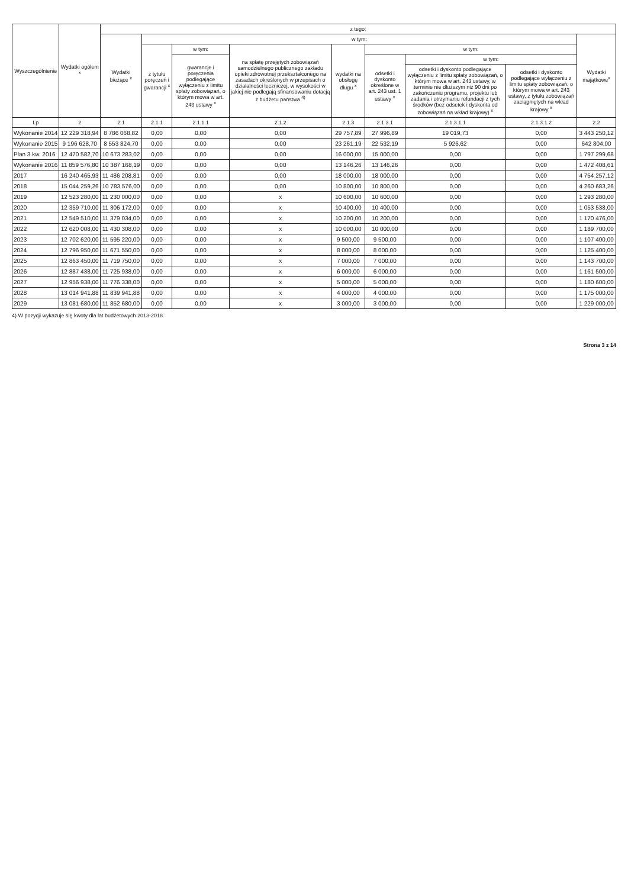| Wyszczególnienie | Wydatki ogółem <sup>x</sup> | z tego: | | | | | | | | |
| --- | --- | --- | --- | --- | --- | --- | --- | --- | --- | --- |
| | | Wydatki bieżące <sup>x</sup> | w tym: | | | | | | | Wydatki majątkowe<sup>x</sup> |
| | | | z tytułu poręczeń i gwarancji <sup>x</sup> | w tym: | na spłatę przejętych zobowiązań samodzielnego publicznego zakładu opieki zdrowotnej przekształconego na zasadach określonych w przepisach o działalności leczniczej, w wysokości w jakiej nie podlegają sfinansowaniu dotacją z budżetu państwa <sup>4)</sup> | wydatki na obsługę długu <sup>x</sup> | w tym: | | | |
| | | | | gwarancje i poręczenia podlegające wyłączeniu z limitu spłaty zobowiązań, o którym mowa w art. 243 ustawy <sup>x</sup> | | | odsetki i dyskonto określone w art. 243 ust. 1 ustawy <sup>x</sup> | w tym: | | |
| | | | | | | | | odsetki i dyskonto podlegające wyłączeniu z limitu spłaty zobowiązań, o którym mowa w art. 243 ustawy, w terminie nie dłuższym niż 90 dni po zakończeniu programu, projektu lub zadania i otrzymaniu refundacji z tych środków (bez odsetek i dyskonta od zobowiązań na wkład krajowy) <sup>x</sup> | odsetki i dyskonto podlegające wyłączeniu z limitu spłaty zobowiązań, o którym mowa w art. 243 ustawy, z tytułu zobowiązań zaciągniętych na wkład krajowy <sup>x</sup> | |
| Lp | 2 | 2.1 | 2.1.1 | 2.1.1.1 | 2.1.2 | 2.1.3 | 2.1.3.1 | 2.1.3.1.1 | 2.1.3.1.2 | 2.2 |
| Wykonanie 2014 | 12 229 318,94 | 8 786 068,82 | 0,00 | 0,00 | 0,00 | 29 757,89 | 27 996,89 | 19 019,73 | 0,00 | 3 443 250,12 |
| Wykonanie 2015 | 9 196 628,70 | 8 553 824,70 | 0,00 | 0,00 | 0,00 | 23 261,19 | 22 532,19 | 5 926,62 | 0,00 | 642 804,00 |
| Plan 3 kw. 2016 | 12 470 582,70 | 10 673 283,02 | 0,00 | 0,00 | 0,00 | 16 000,00 | 15 000,00 | 0,00 | 0,00 | 1 797 299,68 |
| Wykonanie 2016 | 11 859 576,80 | 10 387 168,19 | 0,00 | 0,00 | 0,00 | 13 146,26 | 13 146,26 | 0,00 | 0,00 | 1 472 408,61 |
| 2017 | 16 240 465,93 | 11 486 208,81 | 0,00 | 0,00 | 0,00 | 18 000,00 | 18 000,00 | 0,00 | 0,00 | 4 754 257,12 |
| 2018 | 15 044 259,26 | 10 783 576,00 | 0,00 | 0,00 | 0,00 | 10 800,00 | 10 800,00 | 0,00 | 0,00 | 4 260 683,26 |
| 2019 | 12 523 280,00 | 11 230 000,00 | 0,00 | 0,00 | x | 10 600,00 | 10 600,00 | 0,00 | 0,00 | 1 293 280,00 |
| 2020 | 12 359 710,00 | 11 306 172,00 | 0,00 | 0,00 | x | 10 400,00 | 10 400,00 | 0,00 | 0,00 | 1 053 538,00 |
| 2021 | 12 549 510,00 | 11 379 034,00 | 0,00 | 0,00 | x | 10 200,00 | 10 200,00 | 0,00 | 0,00 | 1 170 476,00 |
| 2022 | 12 620 008,00 | 11 430 308,00 | 0,00 | 0,00 | x | 10 000,00 | 10 000,00 | 0,00 | 0,00 | 1 189 700,00 |
| 2023 | 12 702 620,00 | 11 595 220,00 | 0,00 | 0,00 | x | 9 500,00 | 9 500,00 | 0,00 | 0,00 | 1 107 400,00 |
| 2024 | 12 796 950,00 | 11 671 550,00 | 0,00 | 0,00 | x | 8 000,00 | 8 000,00 | 0,00 | 0,00 | 1 125 400,00 |
| 2025 | 12 863 450,00 | 11 719 750,00 | 0,00 | 0,00 | x | 7 000,00 | 7 000,00 | 0,00 | 0,00 | 1 143 700,00 |
| 2026 | 12 887 438,00 | 11 725 938,00 | 0,00 | 0,00 | x | 6 000,00 | 6 000,00 | 0,00 | 0,00 | 1 161 500,00 |
| 2027 | 12 956 938,00 | 11 776 338,00 | 0,00 | 0,00 | x | 5 000,00 | 5 000,00 | 0,00 | 0,00 | 1 180 600,00 |
| 2028 | 13 014 941,88 | 11 839 941,88 | 0,00 | 0,00 | x | 4 000,00 | 4 000,00 | 0,00 | 0,00 | 1 175 000,00 |
| 2029 | 13 081 680,00 | 11 852 680,00 | 0,00 | 0,00 | x | 3 000,00 | 3 000,00 | 0,00 | 0,00 | 1 229 000,00 |
4) W pozycji wykazuje się kwoty dla lat budżetowych 2013-2018.
Strona 3 z 14